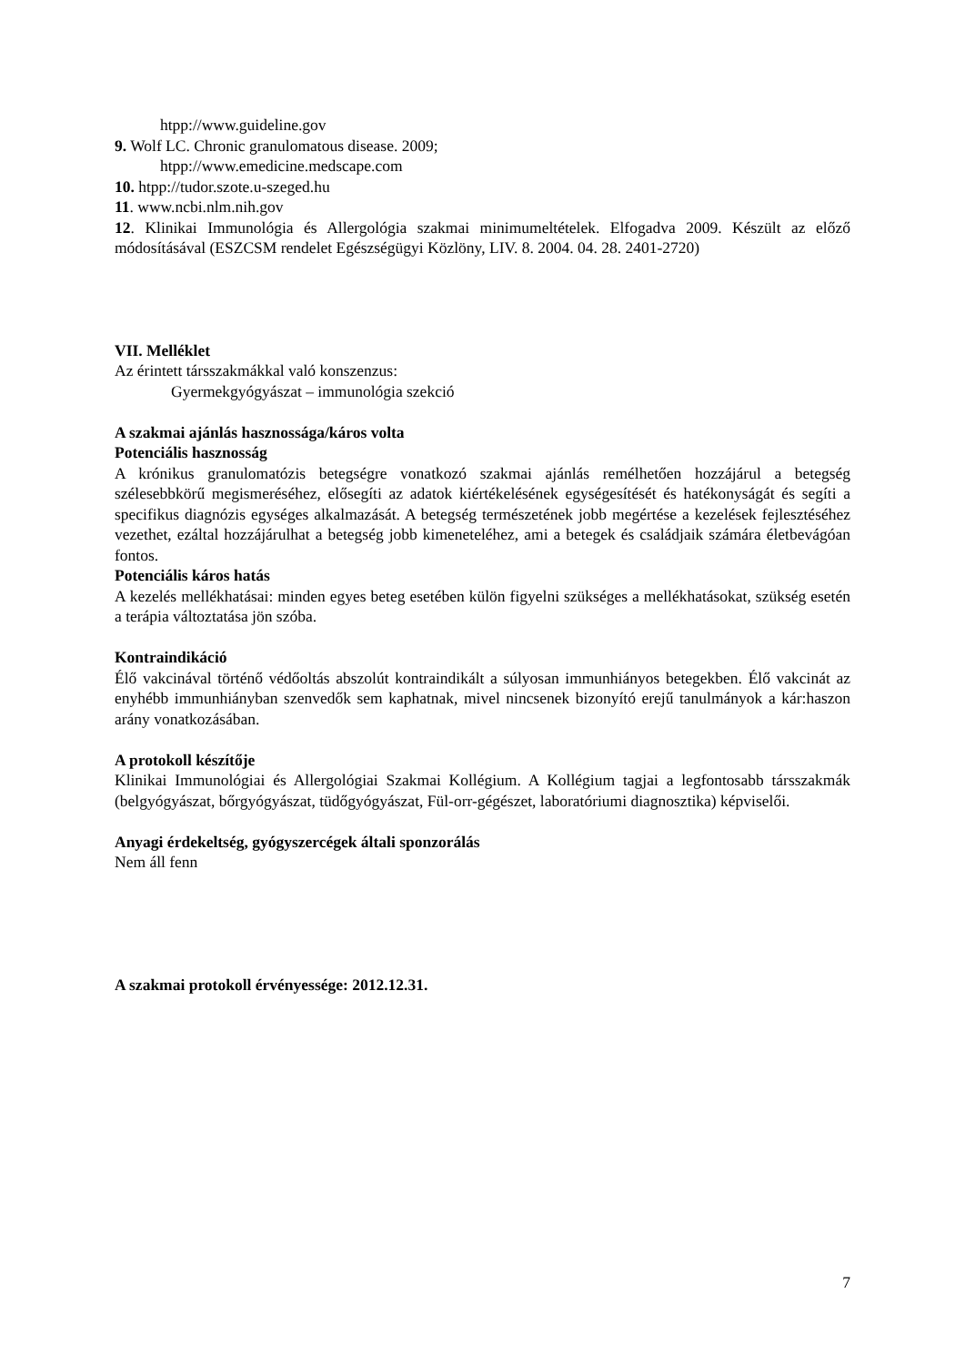htpp://www.guideline.gov
9. Wolf LC. Chronic granulomatous disease. 2009;
htpp://www.emedicine.medscape.com
10. htpp://tudor.szote.u-szeged.hu
11. www.ncbi.nlm.nih.gov
12. Klinikai Immunológia és Allergológia szakmai minimumeltételek. Elfogadva 2009. Készült az előző módosításával (ESZCSM rendelet Egészségügyi Közlöny, LIV. 8. 2004. 04. 28. 2401-2720)
VII. Melléklet
Az érintett társszakmákkal való konszenzus:
Gyermekgyógyászat – immunológia szekció
A szakmai ajánlás hasznossága/káros volta
Potenciális hasznosság
A krónikus granulomatózis betegségre vonatkozó szakmai ajánlás remélhetően hozzájárul a betegség szélesebbkörű megismeréséhez, elősegíti az adatok kiértékelésének egységesítését és hatékonyságát és segíti a specifikus diagnózis egységes alkalmazását. A betegség természetének jobb megértése a kezelések fejlesztéséhez vezethet, ezáltal hozzájárulhat a betegség jobb kimeneteléhez, ami a betegek és családjaik számára életbevágóan fontos.
Potenciális káros hatás
A kezelés mellékhatásai: minden egyes beteg esetében külön figyelni szükséges a mellékhatásokat, szükség esetén a terápia változtatása jön szóba.
Kontraindikáció
Élő vakcinával történő védőoltás abszolút kontraindikált a súlyosan immunhiányos betegekben. Élő vakcinát az enyhébb immunhiányban szenvedők sem kaphatnak, mivel nincsenek bizonyító erejű tanulmányok a kár:haszon arány vonatkozásában.
A protokoll készítője
Klinikai Immunológiai és Allergológiai Szakmai Kollégium. A Kollégium tagjai a legfontosabb társszakmák (belgyógyászat, bőrgyógyászat, tüdőgyógyászat, Fül-orr-gégészet, laboratóriumi diagnosztika) képviselői.
Anyagi érdekeltség, gyógyszercégek általi sponzorálás
Nem áll fenn
A szakmai protokoll érvényessége: 2012.12.31.
7